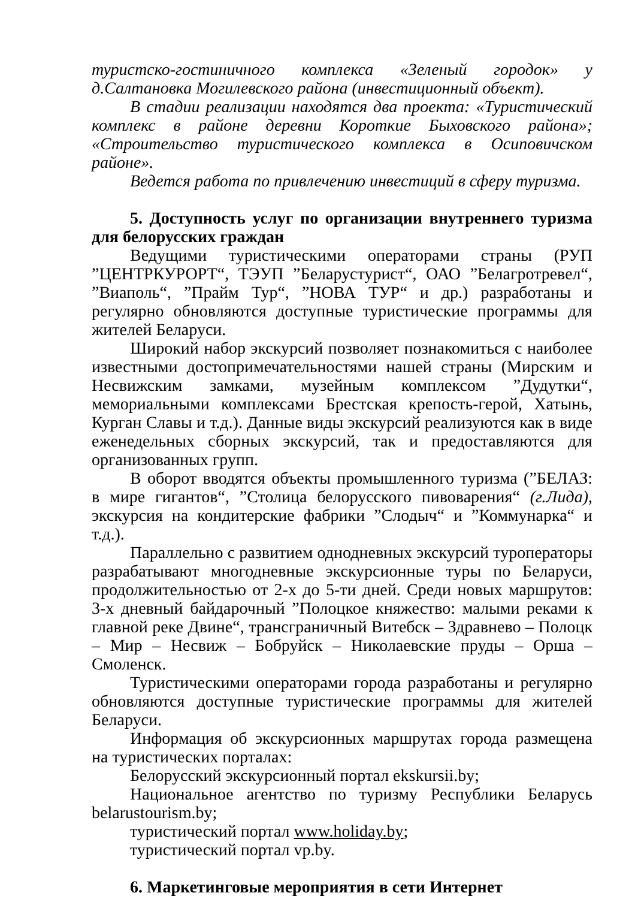туристско-гостиничного комплекса «Зеленый городок» у д.Салтановка Могилевского района (инвестиционный объект).
В стадии реализации находятся два проекта: «Туристический комплекс в районе деревни Короткие Быховского района»; «Строительство туристического комплекса в Осиповичском районе».
Ведется работа по привлечению инвестиций в сферу туризма.
5. Доступность услуг по организации внутреннего туризма для белорусских граждан
Ведущими туристическими операторами страны (РУП ”ЦЕНТРКУРОРТ“, ТЭУП ”Беларустурист“, ОАО ”Белагротревел“, ”Виаполь“, ”Прайм Тур“, ”НОВА ТУР“ и др.) разработаны и регулярно обновляются доступные туристические программы для жителей Беларуси.
Широкий набор экскурсий позволяет познакомиться с наиболее известными достопримечательностями нашей страны (Мирским и Несвижским замками, музейным комплексом ”Дудутки“, мемориальными комплексами Брестская крепость-герой, Хатынь, Курган Славы и т.д.). Данные виды экскурсий реализуются как в виде еженедельных сборных экскурсий, так и предоставляются для организованных групп.
В оборот вводятся объекты промышленного туризма (”БЕЛАЗ: в мире гигантов“, ”Столица белорусского пивоварения“ (г.Лида), экскурсия на кондитерские фабрики ”Слодыч“ и ”Коммунарка“ и т.д.).
Параллельно с развитием однодневных экскурсий туроператоры разрабатывают многодневные экскурсионные туры по Беларуси, продолжительностью от 2-х до 5-ти дней. Среди новых маршрутов: 3-х дневный байдарочный ”Полоцкое княжество: малыми реками к главной реке Двине“, трансграничный Витебск – Здравнево – Полоцк – Мир – Несвиж – Бобруйск – Николаевские пруды – Орша – Смоленск.
Туристическими операторами города разработаны и регулярно обновляются доступные туристические программы для жителей Беларуси.
Информация об экскурсионных маршрутах города размещена на туристических порталах:
Белорусский экскурсионный портал ekskursii.by;
Национальное агентство по туризму Республики Беларусь belarustourism.by;
туристический портал www.holiday.by;
туристический портал vp.by.
6. Маркетинговые мероприятия в сети Интернет